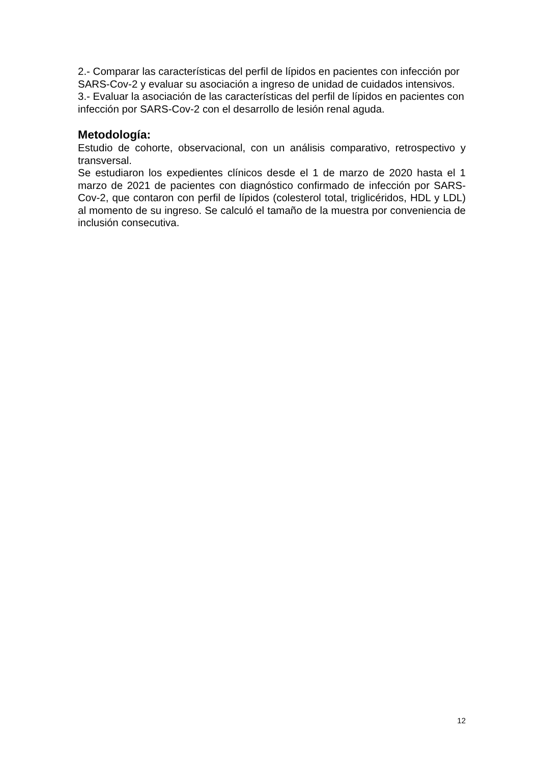2.- Comparar las características del perfil de lípidos en pacientes con infección por SARS-Cov-2 y evaluar su asociación a ingreso de unidad de cuidados intensivos.
3.- Evaluar la asociación de las características del perfil de lípidos en pacientes con infección por SARS-Cov-2 con el desarrollo de lesión renal aguda.
Metodología:
Estudio de cohorte, observacional, con un análisis comparativo, retrospectivo y transversal.
Se estudiaron los expedientes clínicos desde el 1 de marzo de 2020 hasta el 1 marzo de 2021 de pacientes con diagnóstico confirmado de infección por SARS-Cov-2, que contaron con perfil de lípidos (colesterol total, triglicéridos, HDL y LDL) al momento de su ingreso. Se calculó el tamaño de la muestra por conveniencia de inclusión consecutiva.
12